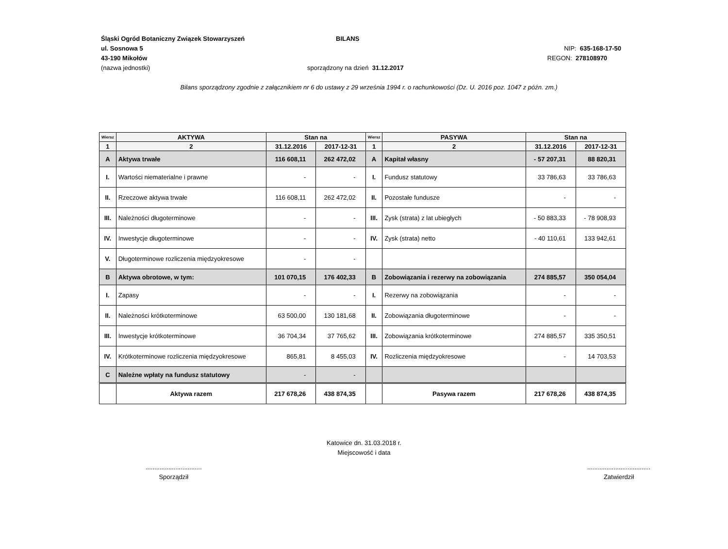Śląski Ogród Botaniczny Związek Stowarzyszeń BILANS
ul. Sosnowa 5 NIP: 635-168-17-50
43-190 Mikołów REGON: 278108970
(nazwa jednostki) sporządzony na dzień 31.12.2017
Bilans sporządzony zgodnie z załącznikiem nr 6 do ustawy z 29 września 1994 r. o rachunkowości (Dz. U. 2016 poz. 1047 z późn. zm.)
| Wiersz | AKTYWA | Stan na | | Wiersz | PASYWA | Stan na | |
| --- | --- | --- | --- | --- | --- | --- | --- |
| 1 | 2 | 31.12.2016 | 2017-12-31 | 1 | 2 | 31.12.2016 | 2017-12-31 |
| A | Aktywa trwałe | 116 608,11 | 262 472,02 | A | Kapitał własny | - 57 207,31 | 88 820,31 |
| I. | Wartości niematerialne i prawne | - | - | I. | Fundusz statutowy | 33 786,63 | 33 786,63 |
| II. | Rzeczowe aktywa trwałe | 116 608,11 | 262 472,02 | II. | Pozostałe fundusze | - | - |
| III. | Należności długoterminowe | - | - | III. | Zysk (strata) z lat ubiegłych | - 50 883,33 | - 78 908,93 |
| IV. | Inwestycje długoterminowe | - | - | IV. | Zysk (strata) netto | - 40 110,61 | 133 942,61 |
| V. | Długoterminowe rozliczenia międzyokresowe | - | - | | | | |
| B | Aktywa obrotowe, w tym: | 101 070,15 | 176 402,33 | B | Zobowiązania i rezerwy na zobowiązania | 274 885,57 | 350 054,04 |
| I. | Zapasy | - | - | I. | Rezerwy na zobowiązania | - | - |
| II. | Należności krótkoterminowe | 63 500,00 | 130 181,68 | II. | Zobowiązania długoterminowe | - | - |
| III. | Inwestycje krótkoterminowe | 36 704,34 | 37 765,62 | III. | Zobowiązania krótkoterminowe | 274 885,57 | 335 350,51 |
| IV. | Krótkoterminowe rozliczenia międzyokresowe | 865,81 | 8 455,03 | IV. | Rozliczenia międzyokresowe | - | 14 703,53 |
| C | Należne wpłaty na fundusz statutowy | - | - | | | | |
| | Aktywa razem | 217 678,26 | 438 874,35 | | Pasywa razem | 217 678,26 | 438 874,35 |
Katowice dn. 31.03.2018 r.
Miejscowość i data
................................
Sporządził
....................................
Zatwierdził